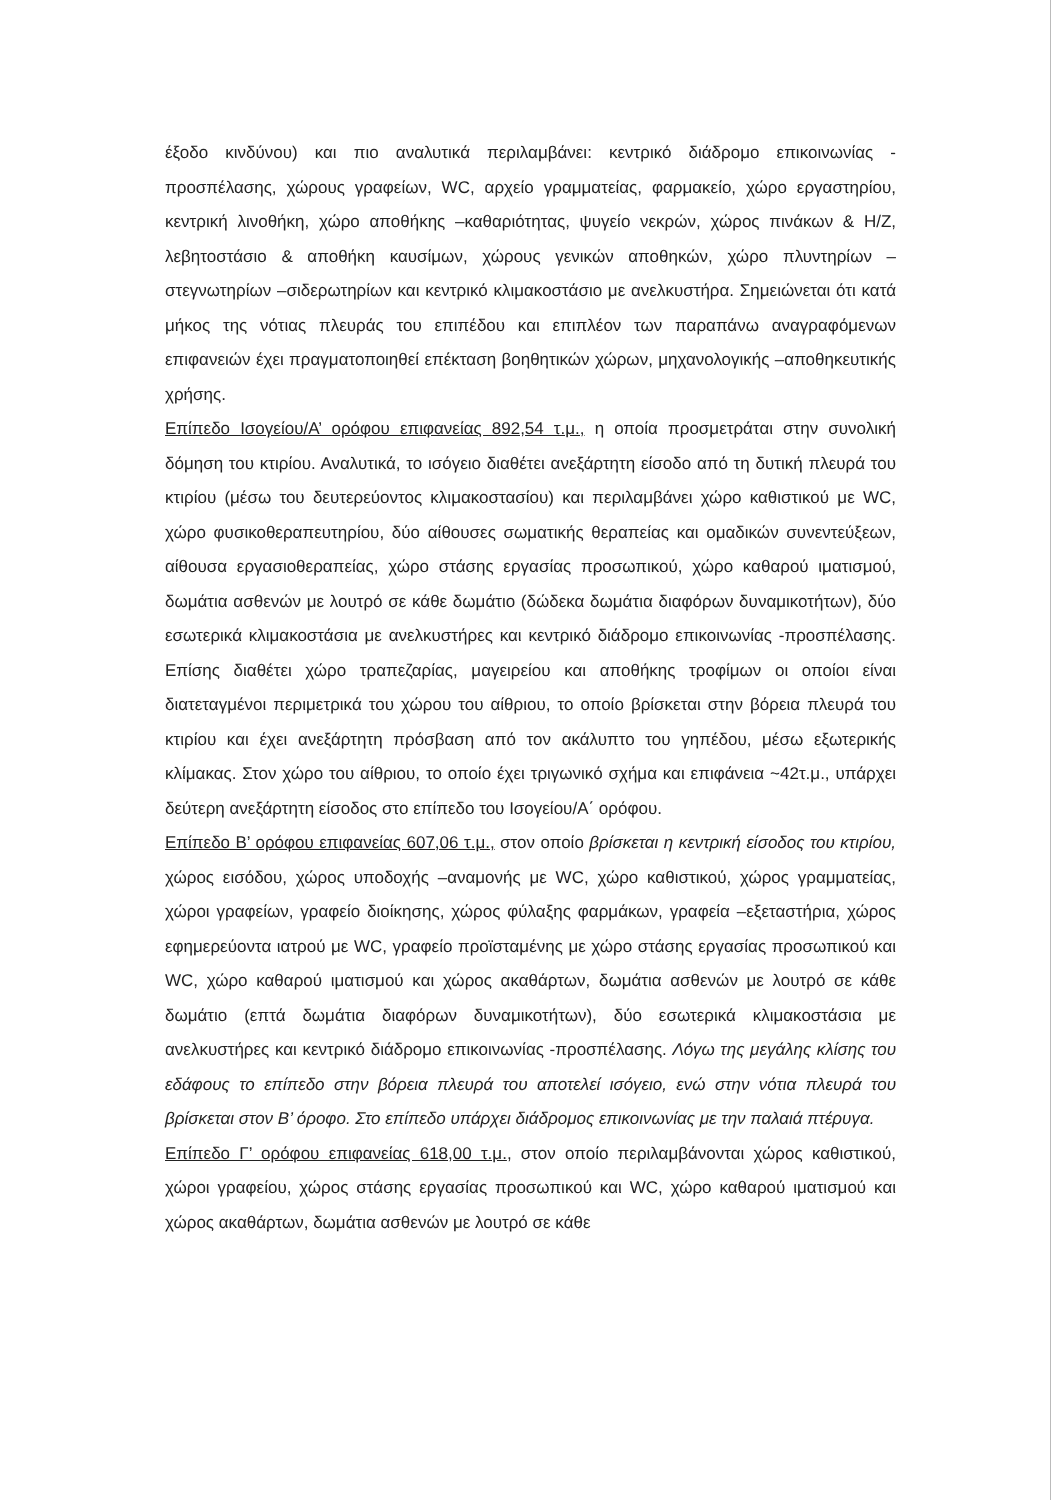έξοδο κινδύνου) και πιο αναλυτικά περιλαμβάνει: κεντρικό διάδρομο επικοινωνίας - προσπέλασης, χώρους γραφείων, WC, αρχείο γραμματείας, φαρμακείο, χώρο εργαστηρίου, κεντρική λινοθήκη, χώρο αποθήκης –καθαριότητας, ψυγείο νεκρών, χώρος πινάκων & Η/Ζ, λεβητοστάσιο & αποθήκη καυσίμων, χώρους γενικών αποθηκών, χώρο πλυντηρίων –στεγνωτηρίων –σιδερωτηρίων και κεντρικό κλιμακοστάσιο με ανελκυστήρα. Σημειώνεται ότι κατά μήκος της νότιας πλευράς του επιπέδου και επιπλέον των παραπάνω αναγραφόμενων επιφανειών έχει πραγματοποιηθεί επέκταση βοηθητικών χώρων, μηχανολογικής –αποθηκευτικής χρήσης.
Επίπεδο Ισογείου/Α’ ορόφου επιφανείας 892,54 τ.μ., η οποία προσμετράται στην συνολική δόμηση του κτιρίου. Αναλυτικά, το ισόγειο διαθέτει ανεξάρτητη είσοδο από τη δυτική πλευρά του κτιρίου (μέσω του δευτερεύοντος κλιμακοστασίου) και περιλαμβάνει χώρο καθιστικού με WC, χώρο φυσικοθεραπευτηρίου, δύο αίθουσες σωματικής θεραπείας και ομαδικών συνεντεύξεων, αίθουσα εργασιοθεραπείας, χώρο στάσης εργασίας προσωπικού, χώρο καθαρού ιματισμού, δωμάτια ασθενών με λουτρό σε κάθε δωμάτιο (δώδεκα δωμάτια διαφόρων δυναμικοτήτων), δύο εσωτερικά κλιμακοστάσια με ανελκυστήρες και κεντρικό διάδρομο επικοινωνίας -προσπέλασης. Επίσης διαθέτει χώρο τραπεζαρίας, μαγειρείου και αποθήκης τροφίμων οι οποίοι είναι διατεταγμένοι περιμετρικά του χώρου του αίθριου, το οποίο βρίσκεται στην βόρεια πλευρά του κτιρίου και έχει ανεξάρτητη πρόσβαση από τον ακάλυπτο του γηπέδου, μέσω εξωτερικής κλίμακας. Στον χώρο του αίθριου, το οποίο έχει τριγωνικό σχήμα και επιφάνεια ~42τ.μ., υπάρχει δεύτερη ανεξάρτητη είσοδος στο επίπεδο του Ισογείου/Α΄ ορόφου.
Επίπεδο Β’ ορόφου επιφανείας 607,06 τ.μ., στον οποίο βρίσκεται η κεντρική είσοδος του κτιρίου, χώρος εισόδου, χώρος υποδοχής –αναμονής με WC, χώρο καθιστικού, χώρος γραμματείας, χώροι γραφείων, γραφείο διοίκησης, χώρος φύλαξης φαρμάκων, γραφεία –εξεταστήρια, χώρος εφημερεύοντα ιατρού με WC, γραφείο προϊσταμένης με χώρο στάσης εργασίας προσωπικού και WC, χώρο καθαρού ιματισμού και χώρος ακαθάρτων, δωμάτια ασθενών με λουτρό σε κάθε δωμάτιο (επτά δωμάτια διαφόρων δυναμικοτήτων), δύο εσωτερικά κλιμακοστάσια με ανελκυστήρες και κεντρικό διάδρομο επικοινωνίας -προσπέλασης. Λόγω της μεγάλης κλίσης του εδάφους το επίπεδο στην βόρεια πλευρά του αποτελεί ισόγειο, ενώ στην νότια πλευρά του βρίσκεται στον Β’ όροφο. Στο επίπεδο υπάρχει διάδρομος επικοινωνίας με την παλαιά πτέρυγα.
Επίπεδο Γ’ ορόφου επιφανείας 618,00 τ.μ., στον οποίο περιλαμβάνονται χώρος καθιστικού, χώροι γραφείου, χώρος στάσης εργασίας προσωπικού και WC, χώρο καθαρού ιματισμού και χώρος ακαθάρτων, δωμάτια ασθενών με λουτρό σε κάθε